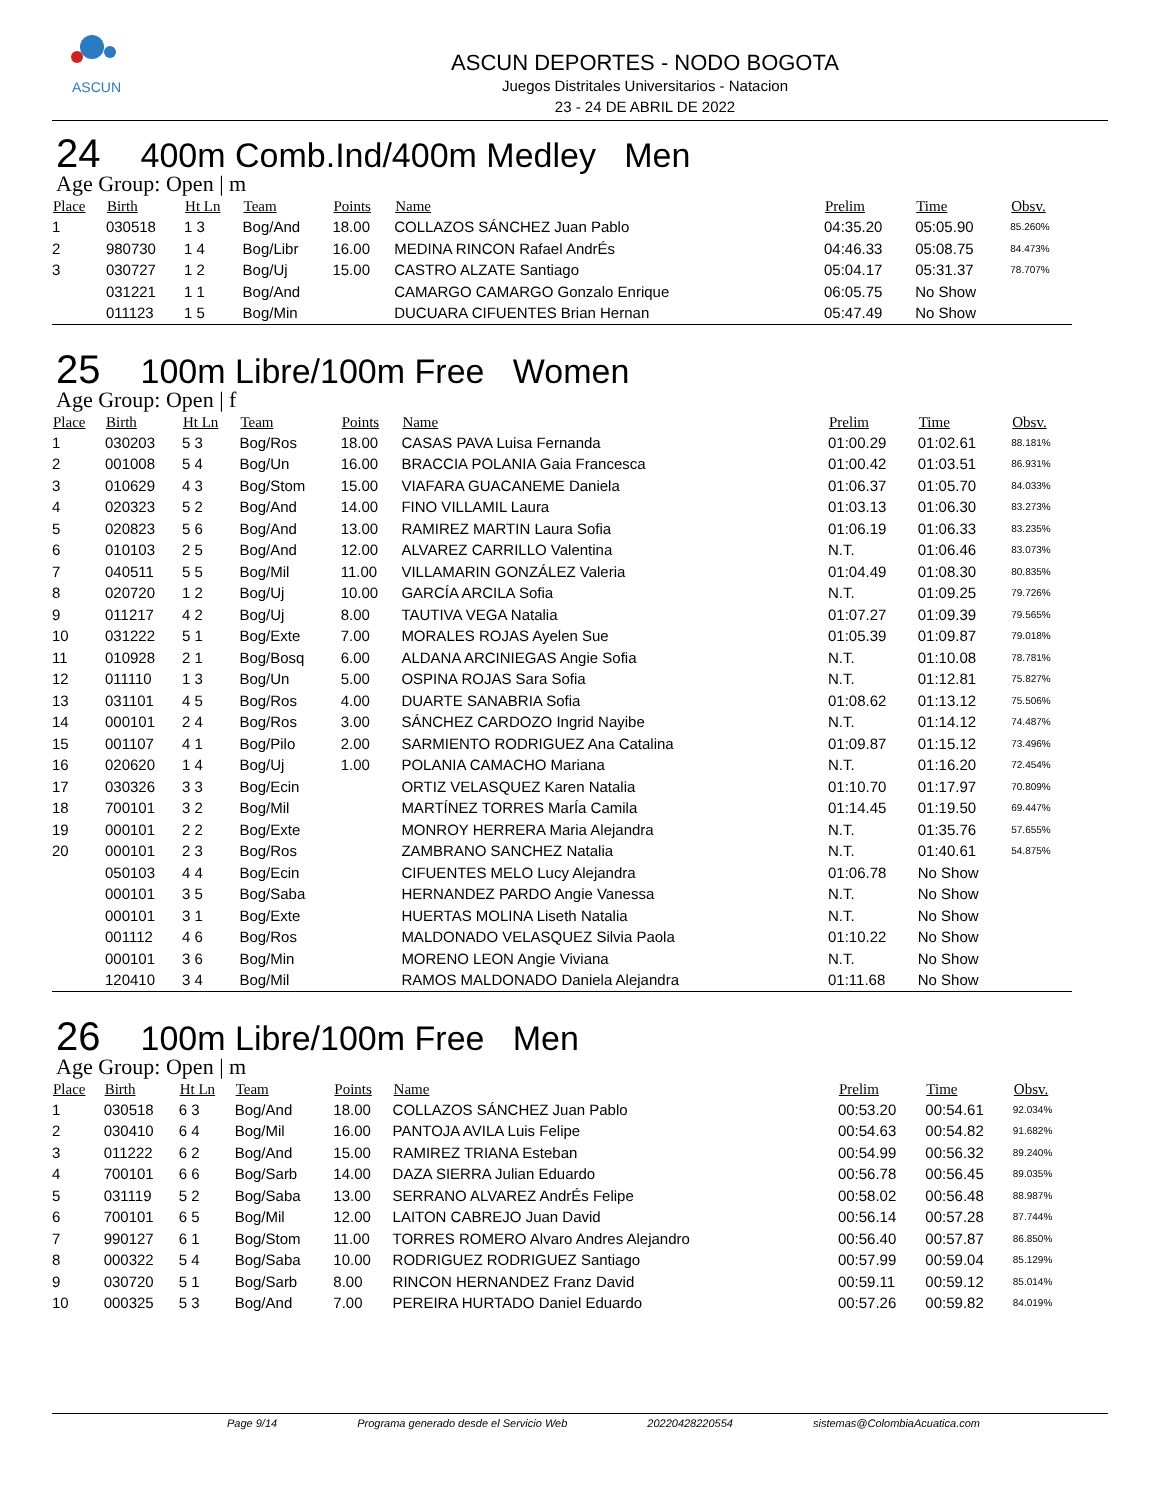ASCUN
ASCUN DEPORTES - NODO BOGOTA
Juegos Distritales Universitarios - Natacion
23 - 24 DE ABRIL DE 2022
24 400m Comb.Ind/400m Medley Men
Age Group: Open | m
| Place | Birth | Ht Ln | Team | Points | Name | Prelim | Time | Obsv. |
| --- | --- | --- | --- | --- | --- | --- | --- | --- |
| 1 | 030518 | 1 3 | Bog/And | 18.00 | COLLAZOS SÁNCHEZ Juan Pablo | 04:35.20 | 05:05.90 | 85.260% |
| 2 | 980730 | 1 4 | Bog/Libr | 16.00 | MEDINA RINCON Rafael AndrÉs | 04:46.33 | 05:08.75 | 84.473% |
| 3 | 030727 | 1 2 | Bog/Uj | 15.00 | CASTRO ALZATE Santiago | 05:04.17 | 05:31.37 | 78.707% |
| | 031221 | 1 1 | Bog/And | | CAMARGO CAMARGO Gonzalo Enrique | 06:05.75 | No Show | |
| | 011123 | 1 5 | Bog/Min | | DUCUARA CIFUENTES Brian Hernan | 05:47.49 | No Show | |
25 100m Libre/100m Free Women
Age Group: Open | f
| Place | Birth | Ht Ln | Team | Points | Name | Prelim | Time | Obsv. |
| --- | --- | --- | --- | --- | --- | --- | --- | --- |
| 1 | 030203 | 5 3 | Bog/Ros | 18.00 | CASAS PAVA Luisa Fernanda | 01:00.29 | 01:02.61 | 88.181% |
| 2 | 001008 | 5 4 | Bog/Un | 16.00 | BRACCIA POLANIA Gaia Francesca | 01:00.42 | 01:03.51 | 86.931% |
| 3 | 010629 | 4 3 | Bog/Stom | 15.00 | VIAFARA GUACANEME Daniela | 01:06.37 | 01:05.70 | 84.033% |
| 4 | 020323 | 5 2 | Bog/And | 14.00 | FINO VILLAMIL Laura | 01:03.13 | 01:06.30 | 83.273% |
| 5 | 020823 | 5 6 | Bog/And | 13.00 | RAMIREZ MARTIN Laura Sofia | 01:06.19 | 01:06.33 | 83.235% |
| 6 | 010103 | 2 5 | Bog/And | 12.00 | ALVAREZ CARRILLO Valentina | N.T. | 01:06.46 | 83.073% |
| 7 | 040511 | 5 5 | Bog/Mil | 11.00 | VILLAMARIN GONZÁLEZ Valeria | 01:04.49 | 01:08.30 | 80.835% |
| 8 | 020720 | 1 2 | Bog/Uj | 10.00 | GARCÍA ARCILA Sofia | N.T. | 01:09.25 | 79.726% |
| 9 | 011217 | 4 2 | Bog/Uj | 8.00 | TAUTIVA VEGA Natalia | 01:07.27 | 01:09.39 | 79.565% |
| 10 | 031222 | 5 1 | Bog/Exte | 7.00 | MORALES ROJAS Ayelen Sue | 01:05.39 | 01:09.87 | 79.018% |
| 11 | 010928 | 2 1 | Bog/Bosq | 6.00 | ALDANA ARCINIEGAS Angie Sofia | N.T. | 01:10.08 | 78.781% |
| 12 | 011110 | 1 3 | Bog/Un | 5.00 | OSPINA ROJAS Sara Sofia | N.T. | 01:12.81 | 75.827% |
| 13 | 031101 | 4 5 | Bog/Ros | 4.00 | DUARTE SANABRIA Sofia | 01:08.62 | 01:13.12 | 75.506% |
| 14 | 000101 | 2 4 | Bog/Ros | 3.00 | SÁNCHEZ CARDOZO Ingrid Nayibe | N.T. | 01:14.12 | 74.487% |
| 15 | 001107 | 4 1 | Bog/Pilo | 2.00 | SARMIENTO RODRIGUEZ Ana Catalina | 01:09.87 | 01:15.12 | 73.496% |
| 16 | 020620 | 1 4 | Bog/Uj | 1.00 | POLANIA CAMACHO Mariana | N.T. | 01:16.20 | 72.454% |
| 17 | 030326 | 3 3 | Bog/Ecin | | ORTIZ VELASQUEZ Karen Natalia | 01:10.70 | 01:17.97 | 70.809% |
| 18 | 700101 | 3 2 | Bog/Mil | | MARTÍNEZ TORRES MarÍa Camila | 01:14.45 | 01:19.50 | 69.447% |
| 19 | 000101 | 2 2 | Bog/Exte | | MONROY HERRERA Maria Alejandra | N.T. | 01:35.76 | 57.655% |
| 20 | 000101 | 2 3 | Bog/Ros | | ZAMBRANO SANCHEZ Natalia | N.T. | 01:40.61 | 54.875% |
| | 050103 | 4 4 | Bog/Ecin | | CIFUENTES MELO Lucy Alejandra | 01:06.78 | No Show | |
| | 000101 | 3 5 | Bog/Saba | | HERNANDEZ PARDO Angie Vanessa | N.T. | No Show | |
| | 000101 | 3 1 | Bog/Exte | | HUERTAS MOLINA Liseth Natalia | N.T. | No Show | |
| | 001112 | 4 6 | Bog/Ros | | MALDONADO VELASQUEZ Silvia Paola | 01:10.22 | No Show | |
| | 000101 | 3 6 | Bog/Min | | MORENO LEON Angie Viviana | N.T. | No Show | |
| | 120410 | 3 4 | Bog/Mil | | RAMOS MALDONADO Daniela Alejandra | 01:11.68 | No Show | |
26 100m Libre/100m Free Men
Age Group: Open | m
| Place | Birth | Ht Ln | Team | Points | Name | Prelim | Time | Obsv. |
| --- | --- | --- | --- | --- | --- | --- | --- | --- |
| 1 | 030518 | 6 3 | Bog/And | 18.00 | COLLAZOS SÁNCHEZ Juan Pablo | 00:53.20 | 00:54.61 | 92.034% |
| 2 | 030410 | 6 4 | Bog/Mil | 16.00 | PANTOJA AVILA Luis Felipe | 00:54.63 | 00:54.82 | 91.682% |
| 3 | 011222 | 6 2 | Bog/And | 15.00 | RAMIREZ TRIANA Esteban | 00:54.99 | 00:56.32 | 89.240% |
| 4 | 700101 | 6 6 | Bog/Sarb | 14.00 | DAZA SIERRA Julian Eduardo | 00:56.78 | 00:56.45 | 89.035% |
| 5 | 031119 | 5 2 | Bog/Saba | 13.00 | SERRANO ALVAREZ AndrÉs Felipe | 00:58.02 | 00:56.48 | 88.987% |
| 6 | 700101 | 6 5 | Bog/Mil | 12.00 | LAITON CABREJO Juan David | 00:56.14 | 00:57.28 | 87.744% |
| 7 | 990127 | 6 1 | Bog/Stom | 11.00 | TORRES ROMERO Alvaro Andres Alejandro | 00:56.40 | 00:57.87 | 86.850% |
| 8 | 000322 | 5 4 | Bog/Saba | 10.00 | RODRIGUEZ RODRIGUEZ Santiago | 00:57.99 | 00:59.04 | 85.129% |
| 9 | 030720 | 5 1 | Bog/Sarb | 8.00 | RINCON HERNANDEZ Franz David | 00:59.11 | 00:59.12 | 85.014% |
| 10 | 000325 | 5 3 | Bog/And | 7.00 | PEREIRA HURTADO Daniel Eduardo | 00:57.26 | 00:59.82 | 84.019% |
Page 9/14 Programa generado desde el Servicio Web 20220428220554 sistemas@ColombiaAcuatica.com